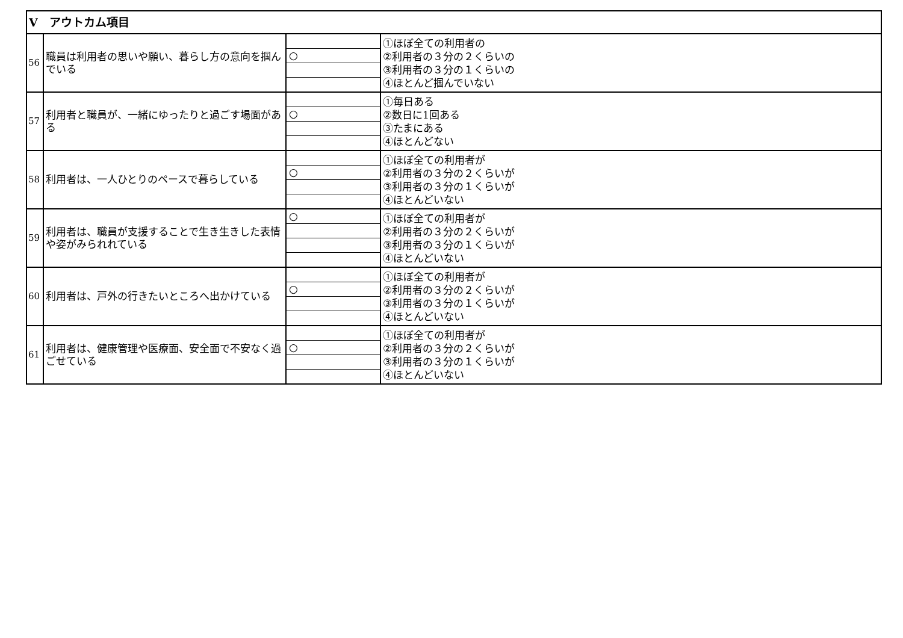| Ⅴ アウトカム項目 | | | |
| 56 | 職員は利用者の思いや願い、暮らし方の意向を掴んでいる | ○ | ①ほぼ全ての利用者の ②利用者の３分の２くらいの ③利用者の３分の１くらいの ④ほとんど掴んでいない |
| 57 | 利用者と職員が、一緒にゆったりと過ごす場面がある | ○ | ①毎日ある ②数日に1回ある ③たまにある ④ほとんどない |
| 58 | 利用者は、一人ひとりのペースで暮らしている | ○ | ①ほぼ全ての利用者が ②利用者の３分の２くらいが ③利用者の３分の１くらいが ④ほとんどいない |
| 59 | 利用者は、職員が支援することで生き生きした表情や姿がみられれている | ○ | ①ほぼ全ての利用者が ②利用者の３分の２くらいが ③利用者の３分の１くらいが ④ほとんどいない |
| 60 | 利用者は、戸外の行きたいところへ出かけている | ○ | ①ほぼ全ての利用者が ②利用者の３分の２くらいが ③利用者の３分の１くらいが ④ほとんどいない |
| 61 | 利用者は、健康管理や医療面、安全面で不安なく過ごせている | ○ | ①ほぼ全ての利用者が ②利用者の３分の２くらいが ③利用者の３分の１くらいが ④ほとんどいない |